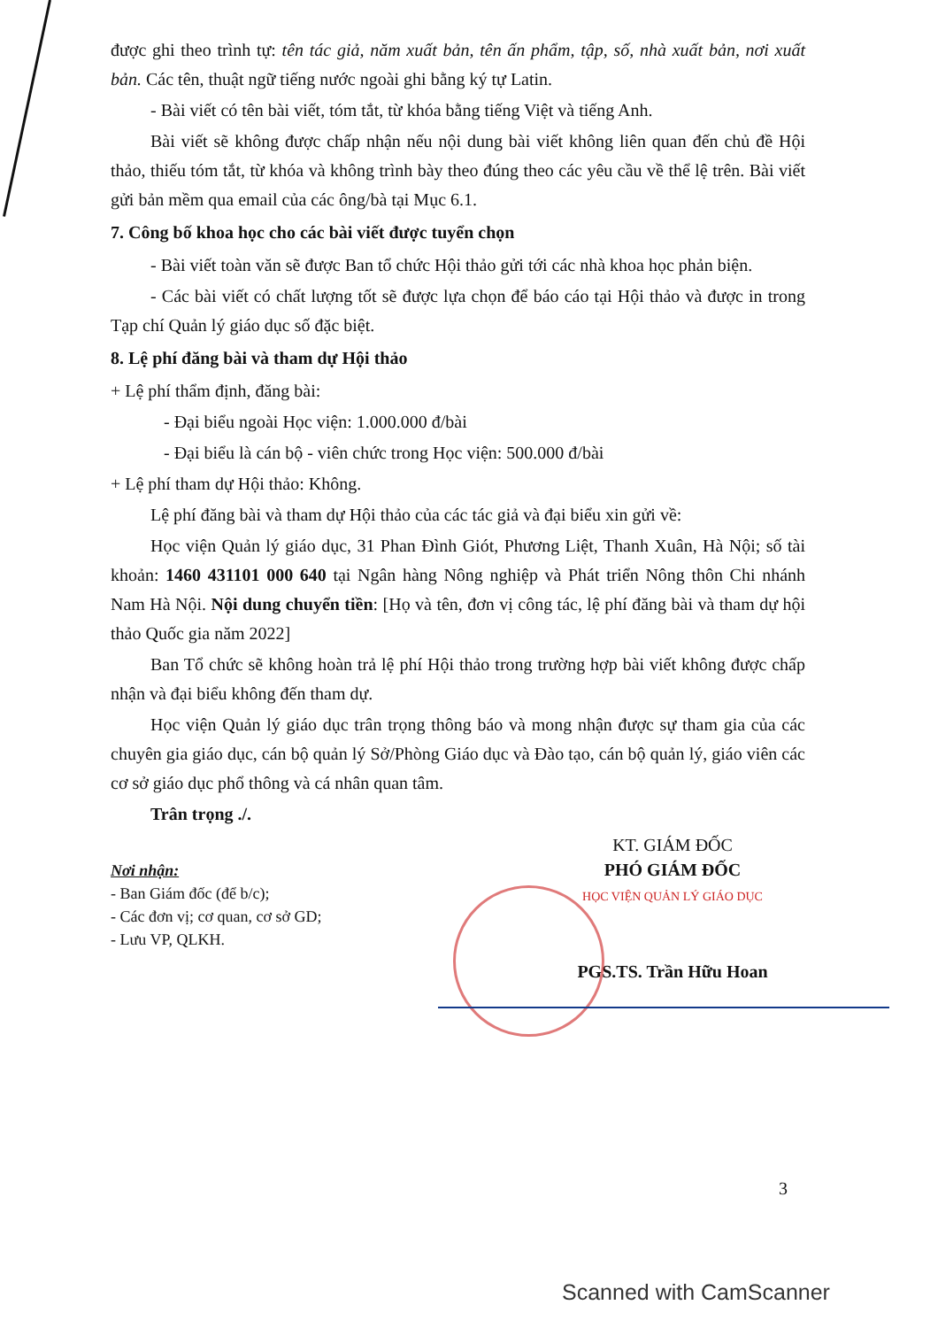được ghi theo trình tự: tên tác giả, năm xuất bản, tên ấn phẩm, tập, số, nhà xuất bản, nơi xuất bản. Các tên, thuật ngữ tiếng nước ngoài ghi bằng ký tự Latin.
- Bài viết có tên bài viết, tóm tắt, từ khóa bằng tiếng Việt và tiếng Anh.
Bài viết sẽ không được chấp nhận nếu nội dung bài viết không liên quan đến chủ đề Hội thảo, thiếu tóm tắt, từ khóa và không trình bày theo đúng theo các yêu cầu về thể lệ trên. Bài viết gửi bản mềm qua email của các ông/bà tại Mục 6.1.
7. Công bố khoa học cho các bài viết được tuyển chọn
- Bài viết toàn văn sẽ được Ban tổ chức Hội thảo gửi tới các nhà khoa học phản biện.
- Các bài viết có chất lượng tốt sẽ được lựa chọn để báo cáo tại Hội thảo và được in trong Tạp chí Quản lý giáo dục số đặc biệt.
8. Lệ phí đăng bài và tham dự Hội thảo
+ Lệ phí thẩm định, đăng bài:
- Đại biểu ngoài Học viện: 1.000.000 đ/bài
- Đại biểu là cán bộ - viên chức trong Học viện: 500.000 đ/bài
+ Lệ phí tham dự Hội thảo: Không.
Lệ phí đăng bài và tham dự Hội thảo của các tác giả và đại biểu xin gửi về:
Học viện Quản lý giáo dục, 31 Phan Đình Giót, Phương Liệt, Thanh Xuân, Hà Nội; số tài khoản: 1460 431101 000 640 tại Ngân hàng Nông nghiệp và Phát triển Nông thôn Chi nhánh Nam Hà Nội. Nội dung chuyển tiền: [Họ và tên, đơn vị công tác, lệ phí đăng bài và tham dự hội thảo Quốc gia năm 2022]
Ban Tổ chức sẽ không hoàn trả lệ phí Hội thảo trong trường hợp bài viết không được chấp nhận và đại biểu không đến tham dự.
Học viện Quản lý giáo dục trân trọng thông báo và mong nhận được sự tham gia của các chuyên gia giáo dục, cán bộ quản lý Sở/Phòng Giáo dục và Đào tạo, cán bộ quản lý, giáo viên các cơ sở giáo dục phổ thông và cá nhân quan tâm.
Trân trọng ./.
Nơi nhận:
- Ban Giám đốc (để b/c);
- Các đơn vị; cơ quan, cơ sở GD;
- Lưu VP, QLKH.
KT. GIÁM ĐỐC
PHÓ GIÁM ĐỐC
HỌC VIỆN QUẢN LÝ GIÁO DỤC
PGS.TS. Trần Hữu Hoan
3
Scanned with CamScanner